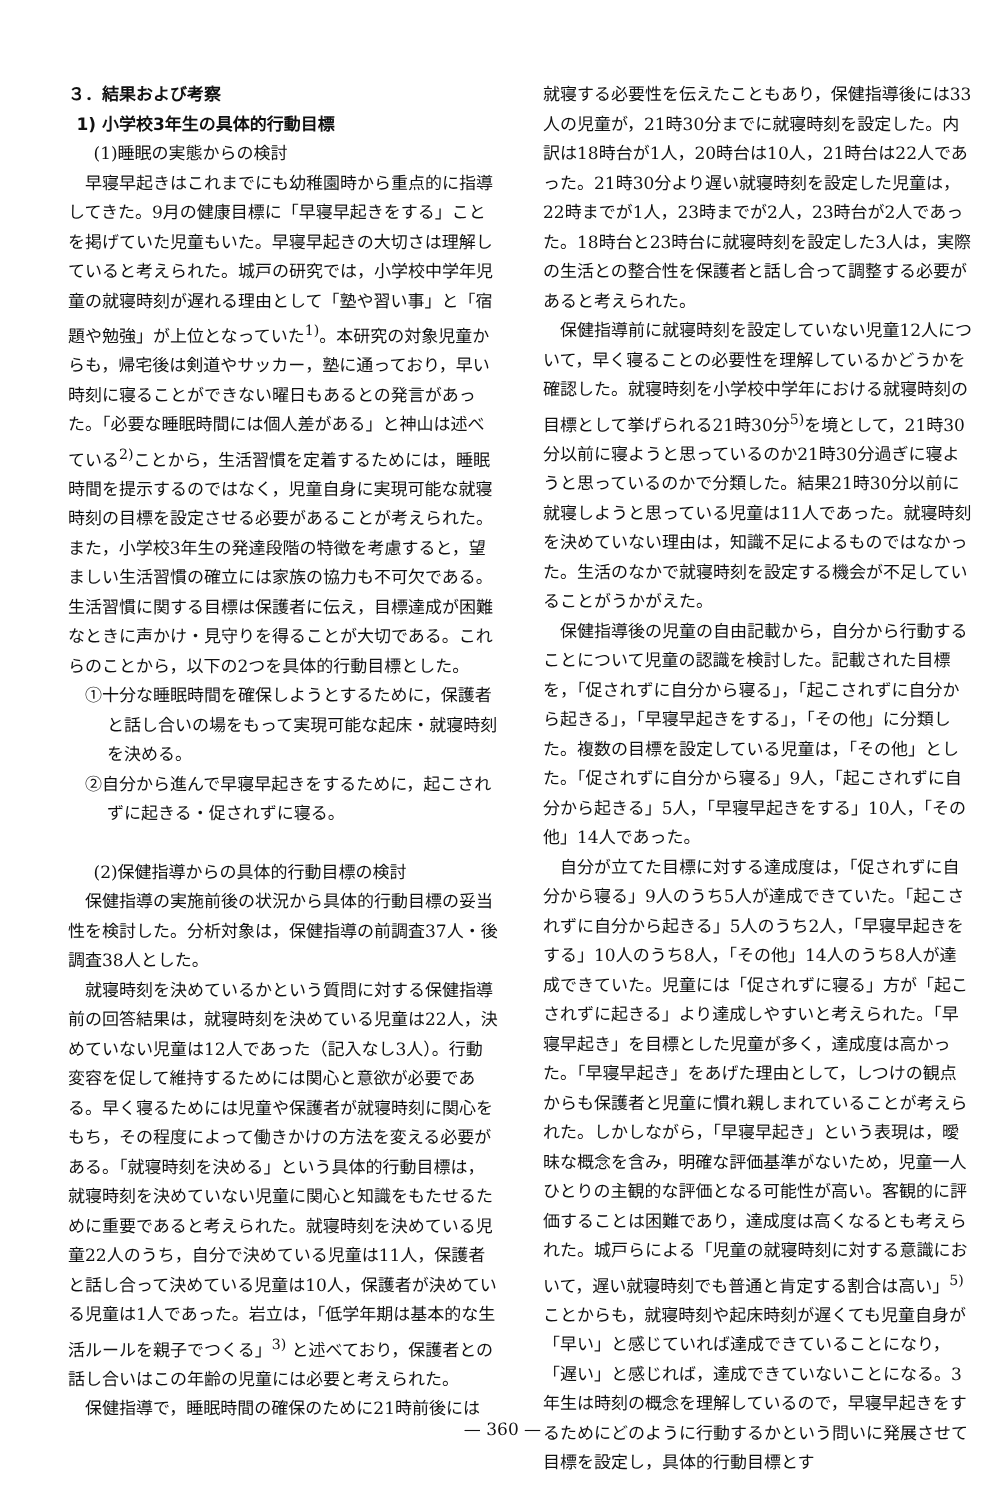３．結果および考察
1) 小学校3年生の具体的行動目標
(1)睡眠の実態からの検討
早寝早起きはこれまでにも幼稚園時から重点的に指導してきた。9月の健康目標に「早寝早起きをする」ことを掲げていた児童もいた。早寝早起きの大切さは理解していると考えられた。城戸の研究では，小学校中学年児童の就寝時刻が遅れる理由として「塾や習い事」と「宿題や勉強」が上位となっていた<sup>1)</sup>。本研究の対象児童からも，帰宅後は剣道やサッカー，塾に通っており，早い時刻に寝ることができない曜日もあるとの発言があった。「必要な睡眠時間には個人差がある」と神山は述べている<sup>2)</sup>ことから，生活習慣を定着するためには，睡眠時間を提示するのではなく，児童自身に実現可能な就寝時刻の目標を設定させる必要があることが考えられた。また，小学校3年生の発達段階の特徴を考慮すると，望ましい生活習慣の確立には家族の協力も不可欠である。生活習慣に関する目標は保護者に伝え，目標達成が困難なときに声かけ・見守りを得ることが大切である。これらのことから，以下の2つを具体的行動目標とした。
①十分な睡眠時間を確保しようとするために，保護者と話し合いの場をもって実現可能な起床・就寝時刻を決める。
②自分から進んで早寝早起きをするために，起こされずに起きる・促されずに寝る。
(2)保健指導からの具体的行動目標の検討
保健指導の実施前後の状況から具体的行動目標の妥当性を検討した。分析対象は，保健指導の前調査37人・後調査38人とした。
就寝時刻を決めているかという質問に対する保健指導前の回答結果は，就寝時刻を決めている児童は22人，決めていない児童は12人であった（記入なし3人）。行動変容を促して維持するためには関心と意欲が必要である。早く寝るためには児童や保護者が就寝時刻に関心をもち，その程度によって働きかけの方法を変える必要がある。「就寝時刻を決める」という具体的行動目標は，就寝時刻を決めていない児童に関心と知識をもたせるために重要であると考えられた。就寝時刻を決めている児童22人のうち，自分で決めている児童は11人，保護者と話し合って決めている児童は10人，保護者が決めている児童は1人であった。岩立は，「低学年期は基本的な生活ルールを親子でつくる」<sup>3)</sup> と述べており，保護者との話し合いはこの年齢の児童には必要と考えられた。
保健指導で，睡眠時間の確保のために21時前後には
就寝する必要性を伝えたこともあり，保健指導後には33人の児童が，21時30分までに就寝時刻を設定した。内訳は18時台が1人，20時台は10人，21時台は22人であった。21時30分より遅い就寝時刻を設定した児童は，22時までが1人，23時までが2人，23時台が2人であった。18時台と23時台に就寝時刻を設定した3人は，実際の生活との整合性を保護者と話し合って調整する必要があると考えられた。
保健指導前に就寝時刻を設定していない児童12人について，早く寝ることの必要性を理解しているかどうかを確認した。就寝時刻を小学校中学年における就寝時刻の目標として挙げられる21時30分<sup>5)</sup>を境として，21時30分以前に寝ようと思っているのか21時30分過ぎに寝ようと思っているのかで分類した。結果21時30分以前に就寝しようと思っている児童は11人であった。就寝時刻を決めていない理由は，知識不足によるものではなかった。生活のなかで就寝時刻を設定する機会が不足していることがうかがえた。
保健指導後の児童の自由記載から，自分から行動することについて児童の認識を検討した。記載された目標を，「促されずに自分から寝る」，「起こされずに自分から起きる」，「早寝早起きをする」，「その他」に分類した。複数の目標を設定している児童は，「その他」とした。「促されずに自分から寝る」9人，「起こされずに自分から起きる」5人，「早寝早起きをする」10人，「その他」14人であった。
自分が立てた目標に対する達成度は，「促されずに自分から寝る」9人のうち5人が達成できていた。「起こされずに自分から起きる」5人のうち2人，「早寝早起きをする」10人のうち8人，「その他」14人のうち8人が達成できていた。児童には「促されずに寝る」方が「起こされずに起きる」より達成しやすいと考えられた。「早寝早起き」を目標とした児童が多く，達成度は高かった。「早寝早起き」をあげた理由として，しつけの観点からも保護者と児童に慣れ親しまれていることが考えられた。しかしながら，「早寝早起き」という表現は，曖昧な概念を含み，明確な評価基準がないため，児童一人ひとりの主観的な評価となる可能性が高い。客観的に評価することは困難であり，達成度は高くなるとも考えられた。城戸らによる「児童の就寝時刻に対する意識において，遅い就寝時刻でも普通と肯定する割合は高い」<sup>5)</sup>ことからも，就寝時刻や起床時刻が遅くても児童自身が「早い」と感じていれば達成できていることになり，「遅い」と感じれば，達成できていないことになる。3年生は時刻の概念を理解しているので，早寝早起きをするためにどのように行動するかという問いに発展させて目標を設定し，具体的行動目標とす
— 360 —